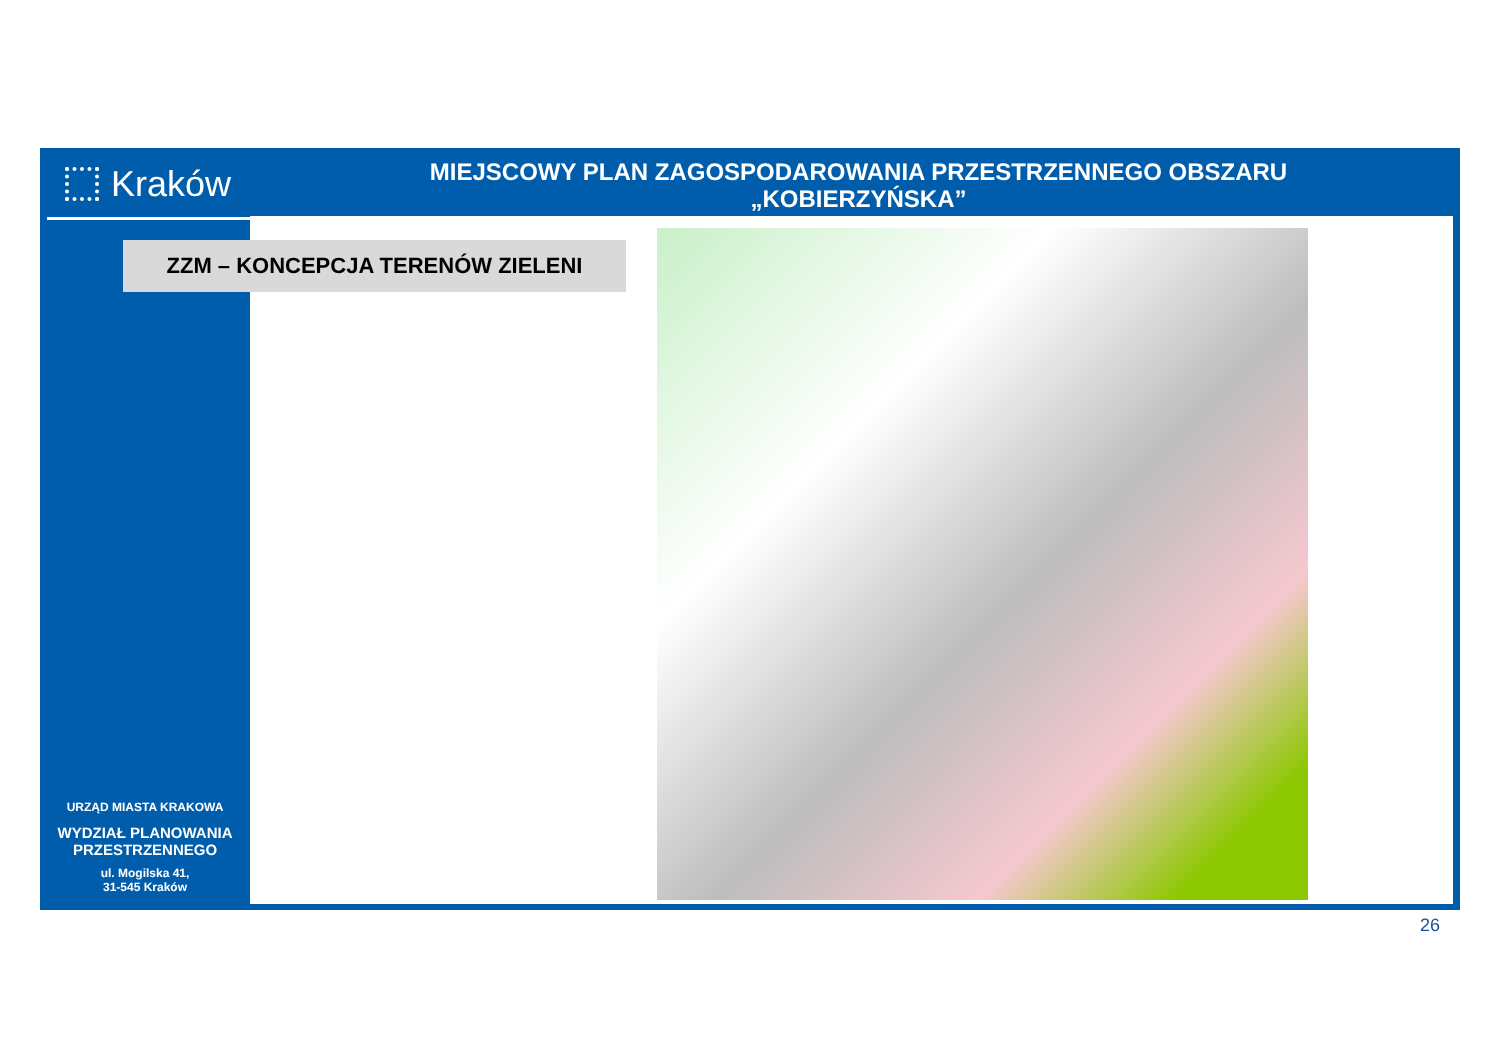Kraków
MIEJSCOWY PLAN ZAGOSPODAROWANIA PRZESTRZENNEGO OBSZARU
„KOBIERZYŃSKA”
ZZM – KONCEPCJA TERENÓW ZIELENI
URZĄD MIASTA KRAKOWA
WYDZIAŁ PLANOWANIA
PRZESTRZENNEGO
ul. Mogilska 41,
31-545 Kraków
26